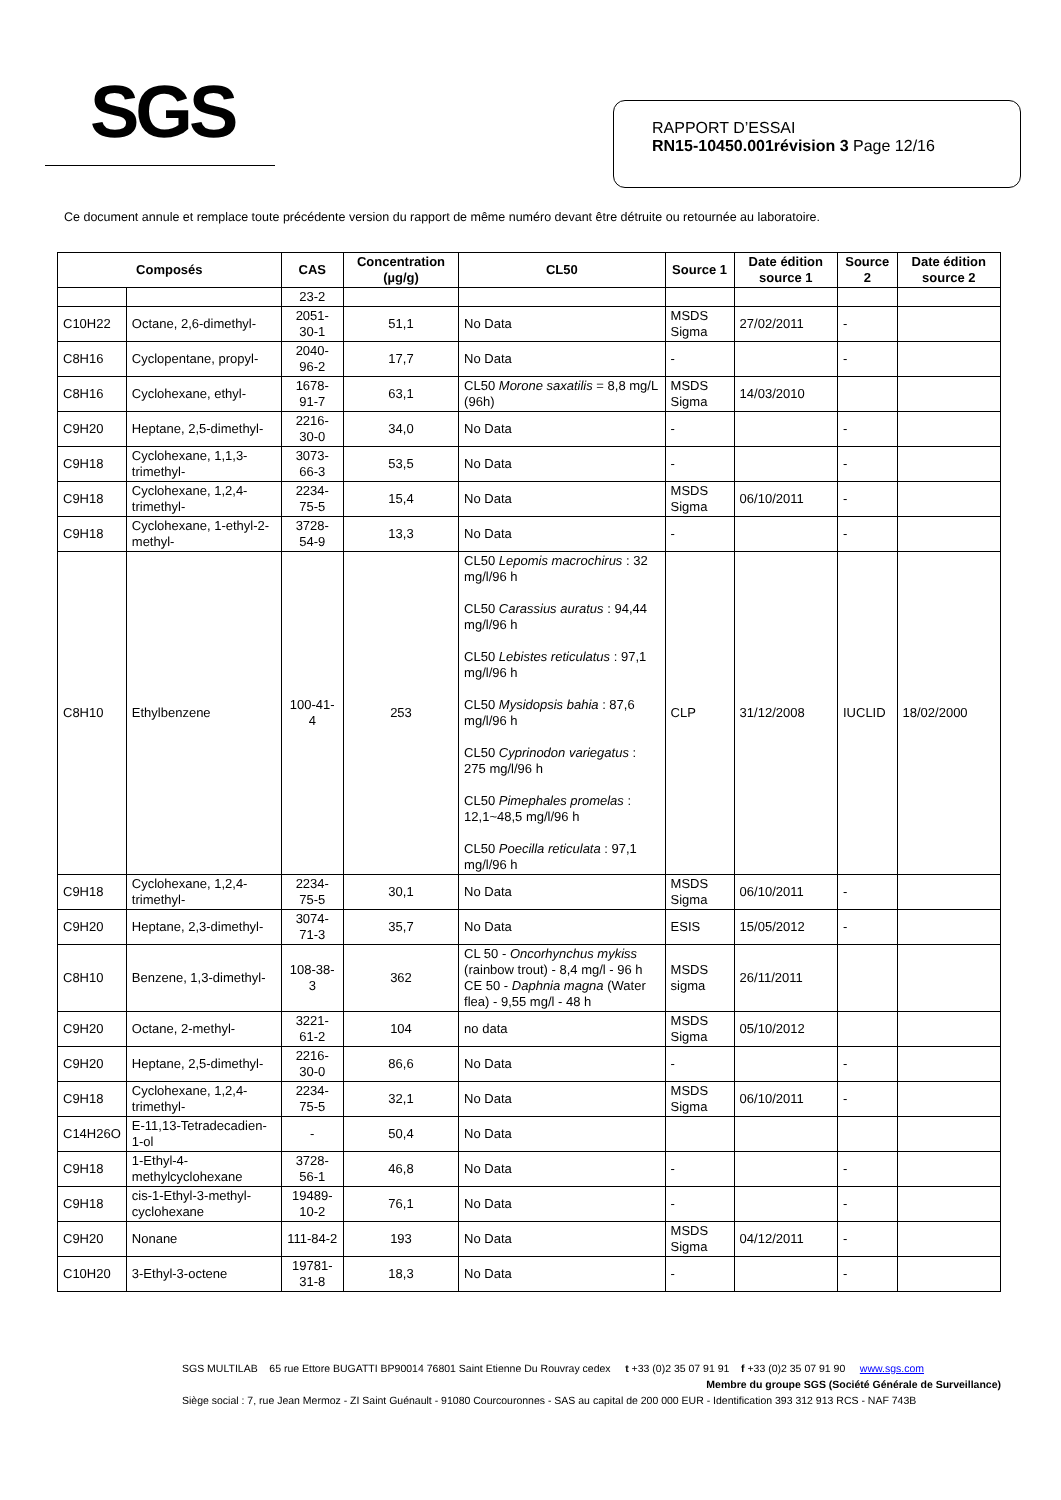SGS
RAPPORT D’ESSAI
RN15-10450.001révision 3 Page 12/16
Ce document annule et remplace toute précédente version du rapport de même numéro devant être détruite ou retournée au laboratoire.
| Composés | | CAS | Concentration (µg/g) | CL50 | Source 1 | Date édition source 1 | Source 2 | Date édition source 2 |
| --- | --- | --- | --- | --- | --- | --- | --- | --- |
| | | 23-2 | | | | | | |
| C10H22 | Octane, 2,6-dimethyl- | 2051-30-1 | 51,1 | No Data | MSDS Sigma | 27/02/2011 | - | |
| C8H16 | Cyclopentane, propyl- | 2040-96-2 | 17,7 | No Data | - | | - | |
| C8H16 | Cyclohexane, ethyl- | 1678-91-7 | 63,1 | CL50 Morone saxatilis = 8,8 mg/L (96h) | MSDS Sigma | 14/03/2010 | | |
| C9H20 | Heptane, 2,5-dimethyl- | 2216-30-0 | 34,0 | No Data | - | | - | |
| C9H18 | Cyclohexane, 1,1,3-trimethyl- | 3073-66-3 | 53,5 | No Data | - | | - | |
| C9H18 | Cyclohexane, 1,2,4-trimethyl- | 2234-75-5 | 15,4 | No Data | MSDS Sigma | 06/10/2011 | - | |
| C9H18 | Cyclohexane, 1-ethyl-2-methyl- | 3728-54-9 | 13,3 | No Data | - | | - | |
| C8H10 | Ethylbenzene | 100-41-4 | 253 | CL50 Lepomis macrochirus : 32 mg/l/96 h CL50 Carassius auratus : 94,44 mg/l/96 h CL50 Lebistes reticulatus : 97,1 mg/l/96 h CL50 Mysidopsis bahia : 87,6 mg/l/96 h CL50 Cyprinodon variegatus : 275 mg/l/96 h CL50 Pimephales promelas : 12,1~48,5 mg/l/96 h CL50 Poecilla reticulata : 97,1 mg/l/96 h | CLP | 31/12/2008 | IUCLID | 18/02/2000 |
| C9H18 | Cyclohexane, 1,2,4-trimethyl- | 2234-75-5 | 30,1 | No Data | MSDS Sigma | 06/10/2011 | - | |
| C9H20 | Heptane, 2,3-dimethyl- | 3074-71-3 | 35,7 | No Data | ESIS | 15/05/2012 | - | |
| C8H10 | Benzene, 1,3-dimethyl- | 108-38-3 | 362 | CL 50 - Oncorhynchus mykiss (rainbow trout) - 8,4 mg/l - 96 h CE 50 - Daphnia magna (Water flea) - 9,55 mg/l - 48 h | MSDS sigma | 26/11/2011 | | |
| C9H20 | Octane, 2-methyl- | 3221-61-2 | 104 | no data | MSDS Sigma | 05/10/2012 | | |
| C9H20 | Heptane, 2,5-dimethyl- | 2216-30-0 | 86,6 | No Data | - | | - | |
| C9H18 | Cyclohexane, 1,2,4-trimethyl- | 2234-75-5 | 32,1 | No Data | MSDS Sigma | 06/10/2011 | - | |
| C14H26O | E-11,13-Tetradecadien-1-ol | - | 50,4 | No Data | | | | |
| C9H18 | 1-Ethyl-4-methylcyclohexane | 3728-56-1 | 46,8 | No Data | - | | - | |
| C9H18 | cis-1-Ethyl-3-methyl-cyclohexane | 19489-10-2 | 76,1 | No Data | - | | - | |
| C9H20 | Nonane | 111-84-2 | 193 | No Data | MSDS Sigma | 04/12/2011 | - | |
| C10H20 | 3-Ethyl-3-octene | 19781-31-8 | 18,3 | No Data | - | | - | |
SGS MULTILAB 65 rue Ettore BUGATTI BP90014 76801 Saint Etienne Du Rouvray cedex t +33 (0)2 35 07 91 91 f +33 (0)2 35 07 91 90 www.sgs.com
Membre du groupe SGS (Société Générale de Surveillance)
Siège social : 7, rue Jean Mermoz - ZI Saint Guénault - 91080 Courcouronnes - SAS au capital de 200 000 EUR - Identification 393 312 913 RCS - NAF 743B